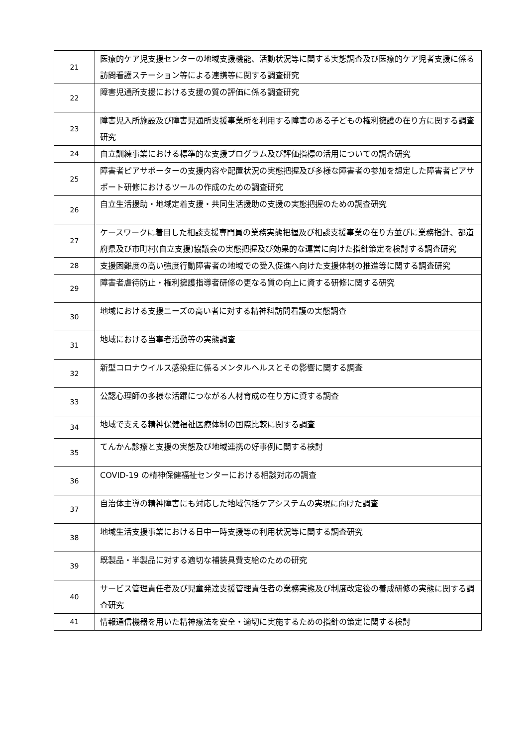| 21 | 医療的ケア児支援センターの地域支援機能、活動状況等に関する実態調査及び医療的ケア児者支援に係る訪問看護ステーション等による連携等に関する調査研究 |
| 22 | 障害児通所支援における支援の質の評価に係る調査研究 |
| 23 | 障害児入所施設及び障害児通所支援事業所を利用する障害のある子どもの権利擁護の在り方に関する調査研究 |
| 24 | 自立訓練事業における標準的な支援プログラム及び評価指標の活用についての調査研究 |
| 25 | 障害者ピアサポーターの支援内容や配置状況の実態把握及び多様な障害者の参加を想定した障害者ピアサポート研修におけるツールの作成のための調査研究 |
| 26 | 自立生活援助・地域定着支援・共同生活援助の支援の実態把握のための調査研究 |
| 27 | ケースワークに着目した相談支援専門員の業務実態把握及び相談支援事業の在り方並びに業務指針、都道府県及び市町村(自立支援)協議会の実態把握及び効果的な運営に向けた指針策定を検討する調査研究 |
| 28 | 支援困難度の高い強度行動障害者の地域での受入促進へ向けた支援体制の推進等に関する調査研究 |
| 29 | 障害者虐待防止・権利擁護指導者研修の更なる質の向上に資する研修に関する研究 |
| 30 | 地域における支援ニーズの高い者に対する精神科訪問看護の実態調査 |
| 31 | 地域における当事者活動等の実態調査 |
| 32 | 新型コロナウイルス感染症に係るメンタルヘルスとその影響に関する調査 |
| 33 | 公認心理師の多様な活躍につながる人材育成の在り方に資する調査 |
| 34 | 地域で支える精神保健福祉医療体制の国際比較に関する調査 |
| 35 | てんかん診療と支援の実態及び地域連携の好事例に関する検討 |
| 36 | COVID-19 の精神保健福祉センターにおける相談対応の調査 |
| 37 | 自治体主導の精神障害にも対応した地域包括ケアシステムの実現に向けた調査 |
| 38 | 地域生活支援事業における日中一時支援等の利用状況等に関する調査研究 |
| 39 | 既製品・半製品に対する適切な補装具費支給のための研究 |
| 40 | サービス管理責任者及び児童発達支援管理責任者の業務実態及び制度改定後の養成研修の実態に関する調査研究 |
| 41 | 情報通信機器を用いた精神療法を安全・適切に実施するための指針の策定に関する検討 |